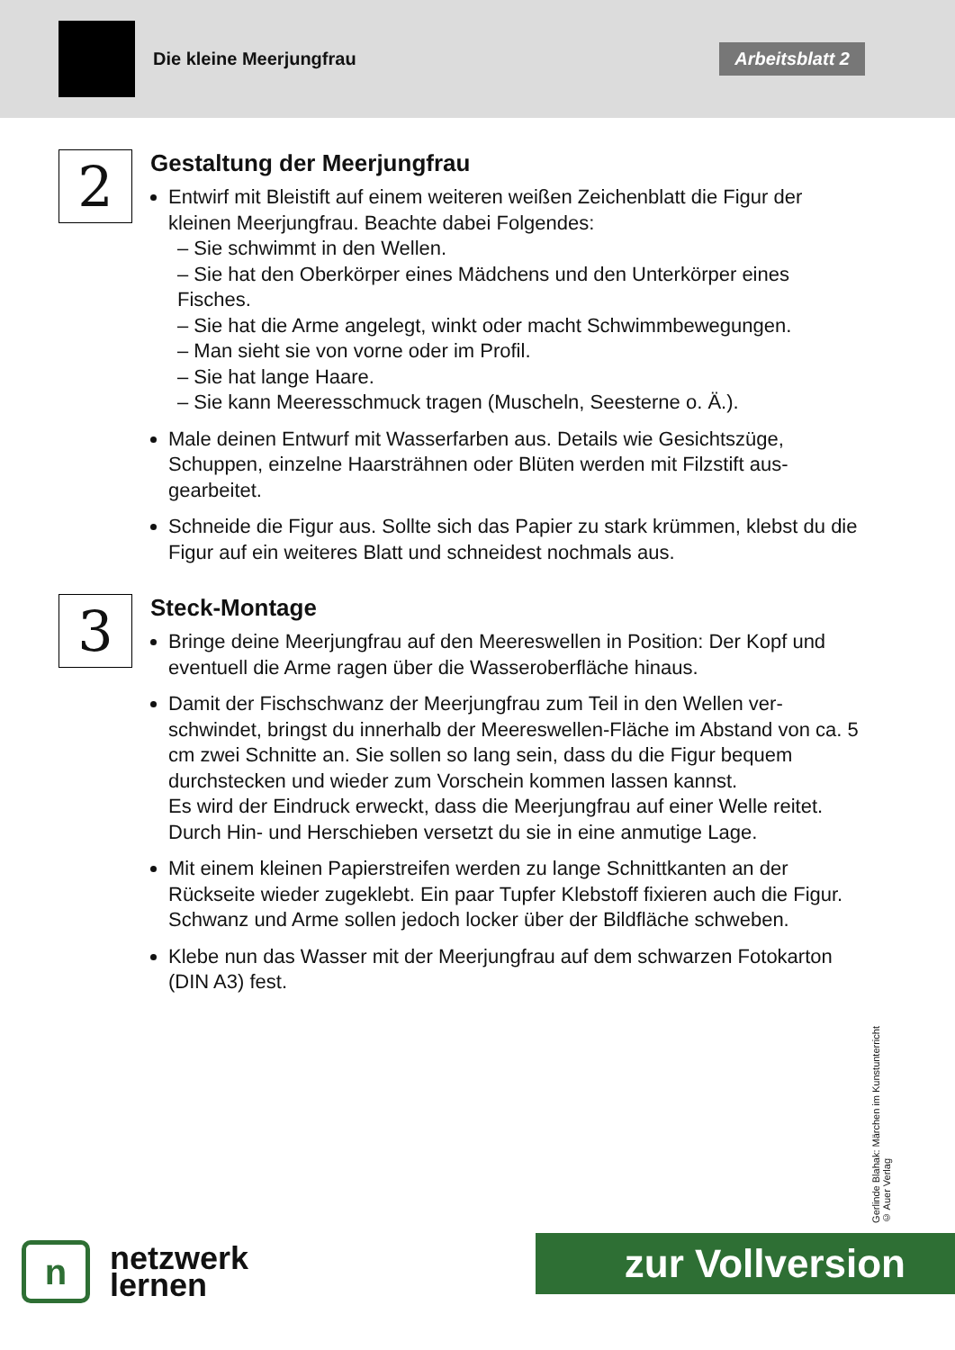Die kleine Meerjungfrau
Arbeitsblatt 2
2
Gestaltung der Meerjungfrau
Entwirf mit Bleistift auf einem weiteren weißen Zeichenblatt die Figur der kleinen Meerjungfrau. Beachte dabei Folgendes:
– Sie schwimmt in den Wellen.
– Sie hat den Oberkörper eines Mädchens und den Unterkörper eines Fisches.
– Sie hat die Arme angelegt, winkt oder macht Schwimmbewegungen.
– Man sieht sie von vorne oder im Profil.
– Sie hat lange Haare.
– Sie kann Meeresschmuck tragen (Muscheln, Seesterne o. Ä.).
Male deinen Entwurf mit Wasserfarben aus. Details wie Gesichtszüge, Schuppen, einzelne Haarsträhnen oder Blüten werden mit Filzstift aus­gearbeitet.
Schneide die Figur aus. Sollte sich das Papier zu stark krümmen, klebst du die Figur auf ein weiteres Blatt und schneidest nochmals aus.
3
Steck-Montage
Bringe deine Meerjungfrau auf den Meereswellen in Position: Der Kopf und eventuell die Arme ragen über die Wasseroberfläche hinaus.
Damit der Fischschwanz der Meerjungfrau zum Teil in den Wellen ver­schwindet, bringst du innerhalb der Meereswellen-Fläche im Abstand von ca. 5 cm zwei Schnitte an. Sie sollen so lang sein, dass du die Figur bequem durchstecken und wieder zum Vorschein kommen lassen kannst.
Es wird der Eindruck erweckt, dass die Meerjungfrau auf einer Welle reitet. Durch Hin- und Herschieben versetzt du sie in eine anmutige Lage.
Mit einem kleinen Papierstreifen werden zu lange Schnittkanten an der Rückseite wieder zugeklebt. Ein paar Tupfer Klebstoff fixieren auch die Figur. Schwanz und Arme sollen jedoch locker über der Bildfläche schweben.
Klebe nun das Wasser mit der Meerjungfrau auf dem schwarzen Foto­karton (DIN A3) fest.
Gerlinde Blahak: Märchen im Kunstunterricht
© Auer Verlag
n
netzwerk
lernen
zur Vollversion